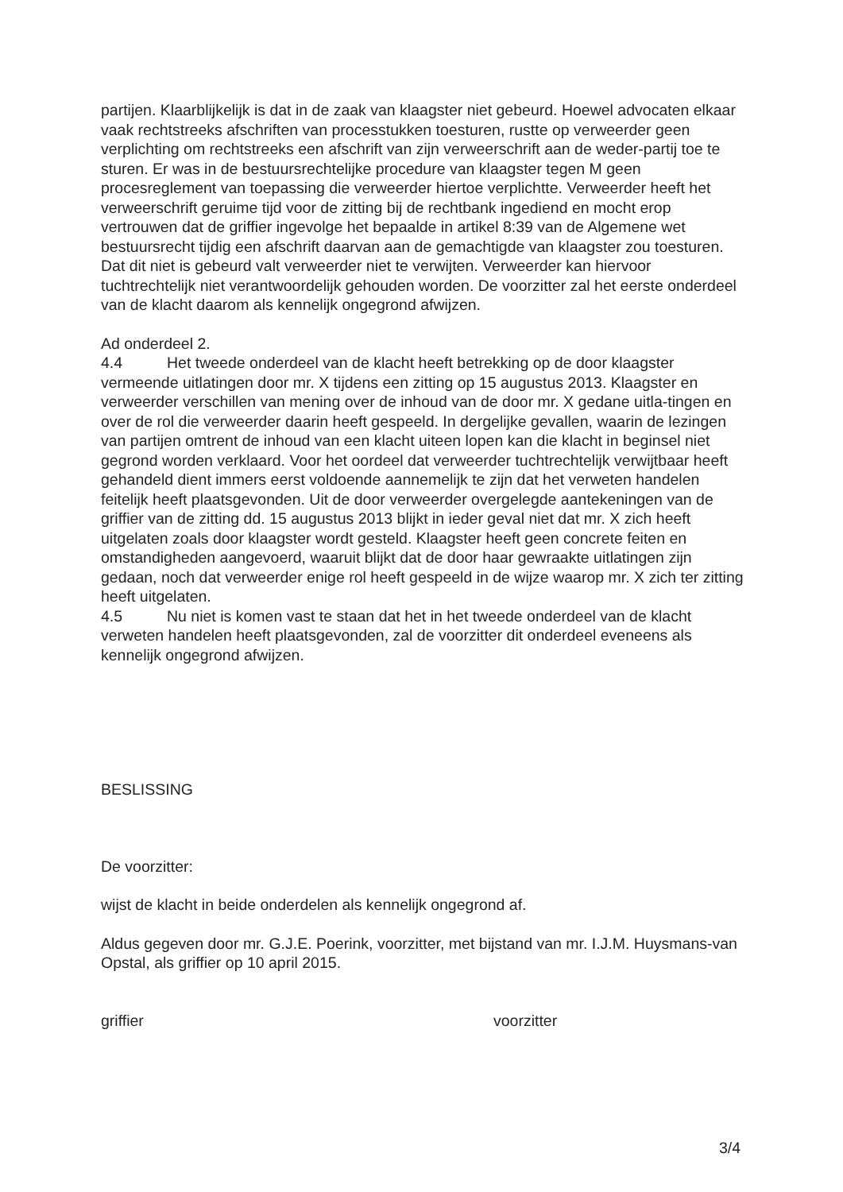partijen. Klaarblijkelijk is dat in de zaak van klaagster niet gebeurd. Hoewel advocaten elkaar vaak rechtstreeks afschriften van processtukken toesturen, rustte op verweerder geen verplichting om rechtstreeks een afschrift van zijn verweerschrift aan de weder-partij toe te sturen. Er was in de bestuursrechtelijke procedure van klaagster tegen M geen procesreglement van toepassing die verweerder hiertoe verplichtte. Verweerder heeft het verweerschrift geruime tijd voor de zitting bij de rechtbank ingediend en mocht erop vertrouwen dat de griffier ingevolge het bepaalde in artikel 8:39 van de Algemene wet bestuursrecht tijdig een afschrift daarvan aan de gemachtigde van klaagster zou toesturen. Dat dit niet is gebeurd valt verweerder niet te verwijten. Verweerder kan hiervoor tuchtrechtelijk niet verantwoordelijk gehouden worden. De voorzitter zal het eerste onderdeel van de klacht daarom als kennelijk ongegrond afwijzen.
Ad onderdeel 2.
4.4 Het tweede onderdeel van de klacht heeft betrekking op de door klaagster vermeende uitlatingen door mr. X tijdens een zitting op 15 augustus 2013. Klaagster en verweerder verschillen van mening over de inhoud van de door mr. X gedane uitla-tingen en over de rol die verweerder daarin heeft gespeeld. In dergelijke gevallen, waarin de lezingen van partijen omtrent de inhoud van een klacht uiteen lopen kan die klacht in beginsel niet gegrond worden verklaard. Voor het oordeel dat verweerder tuchtrechtelijk verwijtbaar heeft gehandeld dient immers eerst voldoende aannemelijk te zijn dat het verweten handelen feitelijk heeft plaatsgevonden. Uit de door verweerder overgelegde aantekeningen van de griffier van de zitting dd. 15 augustus 2013 blijkt in ieder geval niet dat mr. X zich heeft uitgelaten zoals door klaagster wordt gesteld. Klaagster heeft geen concrete feiten en omstandigheden aangevoerd, waaruit blijkt dat de door haar gewraakte uitlatingen zijn gedaan, noch dat verweerder enige rol heeft gespeeld in de wijze waarop mr. X zich ter zitting heeft uitgelaten.
4.5 Nu niet is komen vast te staan dat het in het tweede onderdeel van de klacht verweten handelen heeft plaatsgevonden, zal de voorzitter dit onderdeel eveneens als kennelijk ongegrond afwijzen.
BESLISSING
De voorzitter:
wijst de klacht in beide onderdelen als kennelijk ongegrond af.
Aldus gegeven door mr. G.J.E. Poerink, voorzitter, met bijstand van mr. I.J.M. Huysmans-van Opstal, als griffier op 10 april 2015.
griffier voorzitter
3/4